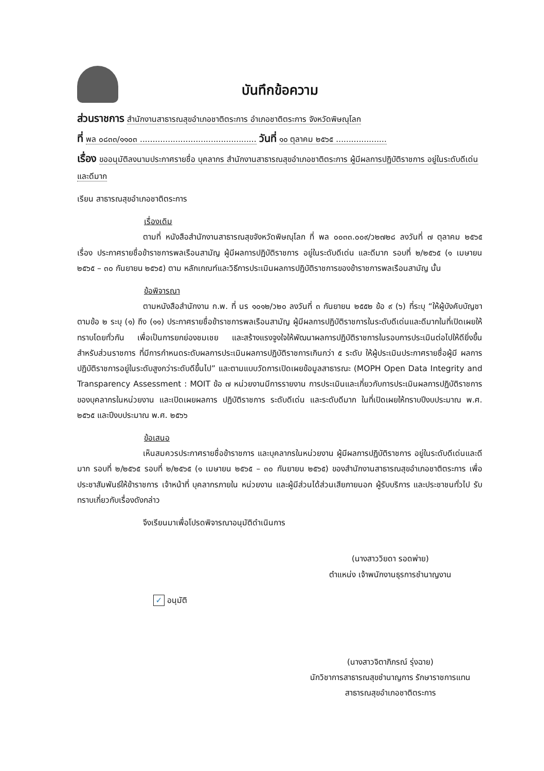บันทึกข้อความ
ส่วนราชการ สำนักงานสาธารณสุขอำเภอชาติตระการ อำเภอชาติตระการ จังหวัดพิษณุโลก
ที่ พล ๐๘๓๓/๑๑๐๓ .............................................. วันที่ ๑๐ ตุลาคม ๒๕๖๕ ....................
เรื่อง ขออนุมัติลงนามประกาศรายชื่อ บุคลากร สำนักงานสาธารณสุขอำเภอชาติตระการ ผู้มีผลการปฏิบัติราชการ อยู่ในระดับดีเด่นและดีมาก
เรียน สาธารณสุขอำเภอชาติตระการ
เรื่องเดิม
ตามที่ หนังสือสำนักงานสาธารณสุขจังหวัดพิษณุโลก ที่ พล ๐๐๓๓.๐๐๙/ว๒๗๒๘ ลงวันที่ ๗ ตุลาคม ๒๕๖๕ เรื่อง ประกาศรายชื่อข้าราชการพลเรือนสามัญ ผู้มีผลการปฏิบัติราชการ อยู่ในระดับดีเด่น และดีมาก รอบที่ ๒/๒๕๖๕ (๑ เมษายน ๒๕๖๕ – ๓๐ กันยายน ๒๕๖๕) ตาม หลักเกณฑ์และวิธีการประเมินผลการปฏิบัติราชการของข้าราชการพลเรือนสามัญ นั้น
ข้อพิจารณา
ตามหนังสือสำนักงาน ก.พ. ที่ นร ๑๐๑๒/ว๒๐ ลงวันที่ ๓ กันยายน ๒๕๕๒ ข้อ ๙ (๖) ที่ระบุ “ให้ผู้บังคับบัญชาตามข้อ ๒ ระบุ (๑) ถึง (๑๑) ประกาศรายชื่อข้าราชการพลเรือนสามัญ ผู้มีผลการปฏิบัติราชการในระดับดีเด่นและดีมากในที่เปิดเผยให้ทราบโดยทั่วกัน เพื่อเป็นการยกย่องชมเชย และสร้างแรงจูงใจให้พัฒนาผลการปฏิบัติราชการในรอบการประเมินต่อไปให้ดียิ่งขึ้น สำหรับส่วนราชการ ที่มีการกำหนดระดับผลการประเมินผลการปฏิบัติราชการเกินกว่า ๕ ระดับ ให้ผู้ประเมินประกาศรายชื่อผู้มี ผลการปฏิบัติราชการอยู่ในระดับสูงกว่าระดับดีขึ้นไป” และตามแบบวัดการเปิดเผยข้อมูลสาธารณะ (MOPH Open Data Integrity and Transparency Assessment : MOIT ข้อ ๗ หน่วยงานมีการรายงาน การประเมินและเกี่ยวกับการประเมินผลการปฏิบัติราชการของบุคลากรในหน่วยงาน และเปิดเผยผลการ ปฏิบัติราชการ ระดับดีเด่น และระดับดีมาก ในที่เปิดเผยให้ทราบปีงบประมาณ พ.ศ. ๒๕๖๕ และปีงบประมาณ พ.ศ. ๒๕๖๖
ข้อเสนอ
เห็นสมควรประกาศรายชื่อข้าราชการ และบุคลากรในหน่วยงาน ผู้มีผลการปฏิบัติราชการ อยู่ในระดับดีเด่นและดีมาก รอบที่ ๒/๒๕๖๕ รอบที่ ๒/๒๕๖๕ (๑ เมษายน ๒๕๖๕ – ๓๐ กันยายน ๒๕๖๕) ของสำนักงานสาธารณสุขอำเภอชาติตระการ เพื่อประชาสัมพันธ์ให้ข้าราชการ เจ้าหน้าที่ บุคลากรภายใน หน่วยงาน และผู้มีส่วนได้ส่วนเสียภายนอก ผู้รับบริการ และประชาชนทั่วไป รับทราบเกี่ยวกับเรื่องดังกล่าว
จึงเรียนมาเพื่อโปรดพิจารณาอนุมัติดำเนินการ
(นางสาววิยดา รอดพ่าย)
ตำแหน่ง เจ้าพนักงานธุรการชำนาญงาน
✓ อนุมัติ
(นางสาวจิตาภิภรณ์ รุ่งฉาย)
นักวิชาการสาธารณสุขชำนาญการ รักษาราชการแทน
สาธารณสุขอำเภอชาติตระการ